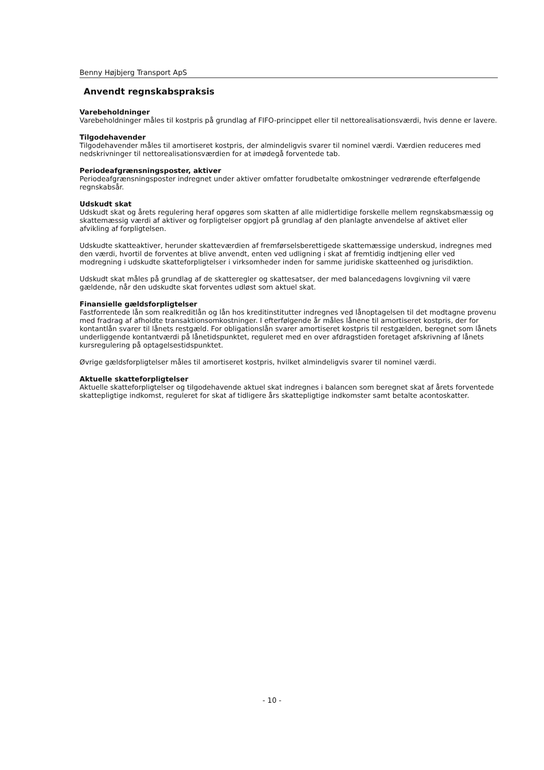Benny Højbjerg Transport ApS
Anvendt regnskabspraksis
Varebeholdninger
Varebeholdninger måles til kostpris på grundlag af FIFO-princippet eller til nettorealisationsværdi, hvis denne er lavere.
Tilgodehavender
Tilgodehavender måles til amortiseret kostpris, der almindeligvis svarer til nominel værdi. Værdien reduceres med nedskrivninger til nettorealisationsværdien for at imødegå forventede tab.
Periodeafgrænsningsposter, aktiver
Periodeafgrænsningsposter indregnet under aktiver omfatter forudbetalte omkostninger vedrørende efterfølgende regnskabsår.
Udskudt skat
Udskudt skat og årets regulering heraf opgøres som skatten af alle midlertidige forskelle mellem regnskabsmæssig og skattemæssig værdi af aktiver og forpligtelser opgjort på grundlag af den planlagte anvendelse af aktivet eller afvikling af forpligtelsen.
Udskudte skatteaktiver, herunder skatteværdien af fremførselsberettigede skattemæssige underskud, indregnes med den værdi, hvortil de forventes at blive anvendt, enten ved udligning i skat af fremtidig indtjening eller ved modregning i udskudte skatteforpligtelser i virksomheder inden for samme juridiske skatteenhed og jurisdiktion.
Udskudt skat måles på grundlag af de skatteregler og skattesatser, der med balancedagens lovgivning vil være gældende, når den udskudte skat forventes udløst som aktuel skat.
Finansielle gældsforpligtelser
Fastforrentede lån som realkreditlån og lån hos kreditinstitutter indregnes ved lånoptagelsen til det modtagne provenu med fradrag af afholdte transaktionsomkostninger. I efterfølgende år måles lånene til amortiseret kostpris, der for kontantlån svarer til lånets restgæld. For obligationslån svarer amortiseret kostpris til restgælden, beregnet som lånets underliggende kontantværdi på lånetidspunktet, reguleret med en over afdragstiden foretaget afskrivning af lånets kursregulering på optagelsestidspunktet.
Øvrige gældsforpligtelser måles til amortiseret kostpris, hvilket almindeligvis svarer til nominel værdi.
Aktuelle skatteforpligtelser
Aktuelle skatteforpligtelser og tilgodehavende aktuel skat indregnes i balancen som beregnet skat af årets forventede skattepligtige indkomst, reguleret for skat af tidligere års skattepligtige indkomster samt betalte acontoskatter.
- 10 -